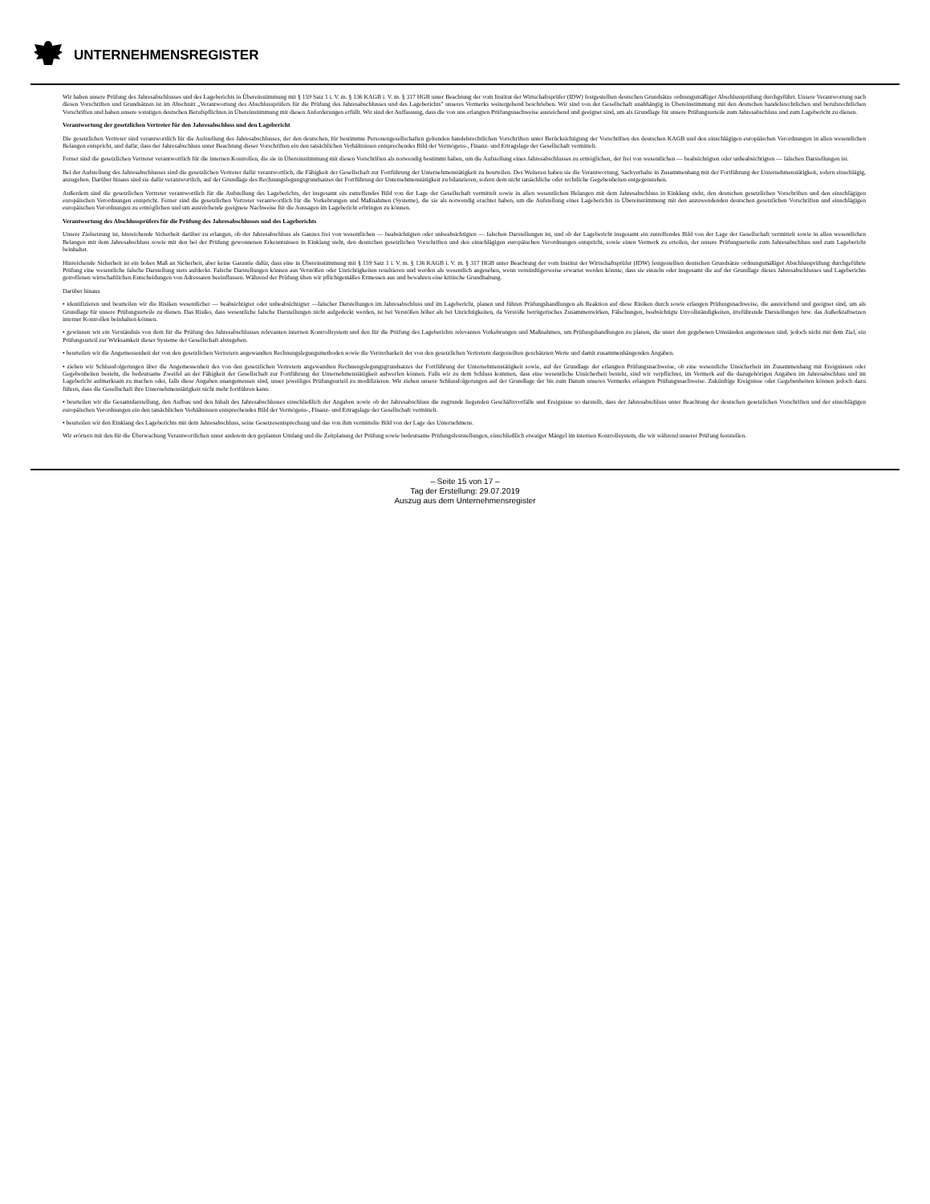UNTERNEHMENSREGISTER
Wir haben unsere Prüfung des Jahresabschlusses und des Lageberichts in Übereinstimmung mit § 159 Satz 1 i. V. m. § 136 KAGB i. V. m. § 317 HGB unter Beachtung der vom Institut der Wirtschaftsprüfer (IDW) festgestellten deutschen Grundsätze ordnungsmäßiger Abschlussprüfung durchgeführt. Unsere Verantwortung nach diesen Vorschriften und Grundsätzen ist im Abschnitt „Verantwortung des Abschlussprüfers für die Prüfung des Jahresabschlusses und des Lageberichts" unseres Vermerks weitergehend beschrieben. Wir sind von der Gesellschaft unabhängig in Übereinstimmung mit den deutschen handelsrechtlichen und berufsrechtlichen Vorschriften und haben unsere sonstigen deutschen Berufspflichten in Übereinstimmung mit diesen Anforderungen erfüllt. Wir sind der Auffassung, dass die von uns erlangten Prüfungsnachweise ausreichend und geeignet sind, um als Grundlage für unsere Prüfungsurteile zum Jahresabschluss und zum Lagebericht zu dienen.
Verantwortung der gesetzlichen Vertreter für den Jahresabschluss und den Lagebericht
Die gesetzlichen Vertreter sind verantwortlich für die Aufstellung des Jahresabschlusses, der den deutschen, für bestimmte Personengesellschaften geltenden handelsrechtlichen Vorschriften unter Berücksichtigung der Vorschriften des deutschen KAGB und den einschlägigen europäischen Verordnungen in allen wesentlichen Belangen entspricht, und dafür, dass der Jahresabschluss unter Beachtung dieser Vorschriften ein den tatsächlichen Verhältnissen entsprechendes Bild der Vermögens-, Finanz- und Ertragslage der Gesellschaft vermittelt.
Ferner sind die gesetzlichen Vertreter verantwortlich für die internen Kontrollen, die sie in Übereinstimmung mit diesen Vorschriften als notwendig bestimmt haben, um die Aufstellung eines Jahresabschlusses zu ermöglichen, der frei von wesentlichen — beabsichtigten oder unbeabsichtigten — falschen Darstellungen ist.
Bei der Aufstellung des Jahresabschlusses sind die gesetzlichen Vertreter dafür verantwortlich, die Fähigkeit der Gesellschaft zur Fortführung der Unternehmenstätigkeit zu beurteilen. Des Weiteren haben sie die Verantwortung, Sachverhalte in Zusammenhang mit der Fortführung der Unternehmenstätigkeit, sofern einschlägig, anzugeben. Darüber hinaus sind sie dafür verantwortlich, auf der Grundlage des Rechnungslegungsgrundsatzes der Fortführung der Unternehmenstätigkeit zu bilanzieren, sofern dem nicht tatsächliche oder rechtliche Gegebenheiten entgegenstehen.
Außerdem sind die gesetzlichen Vertreter verantwortlich für die Aufstellung des Lageberichts, der insgesamt ein zutreffendes Bild von der Lage der Gesellschaft vermittelt sowie in allen wesentlichen Belangen mit dem Jahresabschluss in Einklang steht, den deutschen gesetzlichen Vorschriften und den einschlägigen europäischen Verordnungen entspricht. Ferner sind die gesetzlichen Vertreter verantwortlich für die Vorkehrungen und Maßnahmen (Systeme), die sie als notwendig erachtet haben, um die Aufstellung eines Lageberichts in Übereinstimmung mit den anzuwendenden deutschen gesetzlichen Vorschriften und einschlägigen europäischen Verordnungen zu ermöglichen und um ausreichende geeignete Nachweise für die Aussagen im Lagebericht erbringen zu können.
Verantwortung des Abschlussprüfers für die Prüfung des Jahresabschlusses und des Lageberichts
Unsere Zielsetzung ist, hinreichende Sicherheit darüber zu erlangen, ob der Jahresabschluss als Ganzes frei von wesentlichen — beabsichtigten oder unbeabsichtigten — falschen Darstellungen ist, und ob der Lagebericht insgesamt ein zutreffendes Bild von der Lage der Gesellschaft vermittelt sowie in allen wesentlichen Belangen mit dem Jahresabschluss sowie mit den bei der Prüfung gewonnenen Erkenntnissen in Einklang steht, den deutschen gesetzlichen Vorschriften und den einschlägigen europäischen Verordnungen entspricht, sowie einen Vermerk zu erteilen, der unsere Prüfungsurteile zum Jahresabschluss und zum Lagebericht beinhaltet.
Hinreichende Sicherheit ist ein hohes Maß an Sicherheit, aber keine Garantie dafür, dass eine in Übereinstimmung mit § 159 Satz 1 i. V. m. § 136 KAGB i. V. m. § 317 HGB unter Beachtung der vom Institut der Wirtschaftsprüfer (IDW) festgestellten deutschen Grundsätze ordnungsmäßiger Abschlussprüfung durchgeführte Prüfung eine wesentliche falsche Darstellung stets aufdeckt. Falsche Darstellungen können aus Verstößen oder Unrichtigkeiten resultieren und werden als wesentlich angesehen, wenn vernünftigerweise erwartet werden könnte, dass sie einzeln oder insgesamt die auf der Grundlage dieses Jahresabschlusses und Lageberichts getroffenen wirtschaftlichen Entscheidungen von Adressaten beeinflussen. Während der Prüfung üben wir pflichtgemäßes Ermessen aus und bewahren eine kritische Grundhaltung.
Darüber hinaus
• identifizieren und beurteilen wir die Risiken wesentlicher — beabsichtigter oder unbeabsichtigter —falscher Darstellungen im Jahresabschluss und im Lagebericht, planen und führen Prüfungshandlungen als Reaktion auf diese Risiken durch sowie erlangen Prüfungsnachweise, die ausreichend und geeignet sind, um als Grundlage für unsere Prüfungsurteile zu dienen. Das Risiko, dass wesentliche falsche Darstellungen nicht aufgedeckt werden, ist bei Verstößen höher als bei Unrichtigkeiten, da Verstöße betrügerisches Zusammenwirken, Fälschungen, beabsichtigte Unvollständigkeiten, irreführende Darstellungen bzw. das Außerkraftsetzen interner Kontrollen beinhalten können.
• gewinnen wir ein Verständnis von dem für die Prüfung des Jahresabschlusses relevanten internen Kontrollsystem und den für die Prüfung des Lageberichts relevanten Vorkehrungen und Maßnahmen, um Prüfungshandlungen zu planen, die unter den gegebenen Umständen angemessen sind, jedoch nicht mit dem Ziel, ein Prüfungsurteil zur Wirksamkeit dieser Systeme der Gesellschaft abzugeben.
• beurteilen wir die Angemessenheit der von den gesetzlichen Vertretern angewandten Rechnungslegungsmethoden sowie die Vertretbarkeit der von den gesetzlichen Vertretern dargestellten geschätzten Werte und damit zusammenhängenden Angaben.
• ziehen wir Schlussfolgerungen über die Angemessenheit des von den gesetzlichen Vertretern angewandten Rechnungslegungsgrundsatzes der Fortführung der Unternehmenstätigkeit sowie, auf der Grundlage der erlangten Prüfungsnachweise, ob eine wesentliche Unsicherheit im Zusammenhang mit Ereignissen oder Gegebenheiten besteht, die bedeutsame Zweifel an der Fähigkeit der Gesellschaft zur Fortführung der Unternehmenstätigkeit aufwerfen können. Falls wir zu dem Schluss kommen, dass eine wesentliche Unsicherheit besteht, sind wir verpflichtet, im Vermerk auf die dazugehörigen Angaben im Jahresabschluss und im Lagebericht aufmerksam zu machen oder, falls diese Angaben unangemessen sind, unser jeweiliges Prüfungsurteil zu modifizieren. Wir ziehen unsere Schlussfolgerungen auf der Grundlage der bis zum Datum unseres Vermerks erlangten Prüfungsnachweise. Zukünftige Ereignisse oder Gegebenheiten können jedoch dazu führen, dass die Gesellschaft ihre Unternehmenstätigkeit nicht mehr fortführen kann.
• beurteilen wir die Gesamtdarstellung, den Aufbau und den Inhalt des Jahresabschlusses einschließlich der Angaben sowie ob der Jahresabschluss die zugrunde liegenden Geschäftsvorfälle und Ereignisse so darstellt, dass der Jahresabschluss unter Beachtung der deutschen gesetzlichen Vorschriften und der einschlägigen europäischen Verordnungen ein den tatsächlichen Verhältnissen entsprechendes Bild der Vermögens-, Finanz- und Ertragslage der Gesellschaft vermittelt.
• beurteilen wir den Einklang des Lageberichts mit dem Jahresabschluss, seine Gesetzesentsprechung und das von ihm vermittelte Bild von der Lage des Unternehmens.
Wir erörtern mit den für die Überwachung Verantwortlichen unter anderem den geplanten Umfang und die Zeitplanung der Prüfung sowie bedeutsame Prüfungsfeststellungen, einschließlich etwaiger Mängel im internen Kontrollsystem, die wir während unserer Prüfung feststellen.
– Seite 15 von 17 –
Tag der Erstellung: 29.07.2019
Auszug aus dem Unternehmensregister